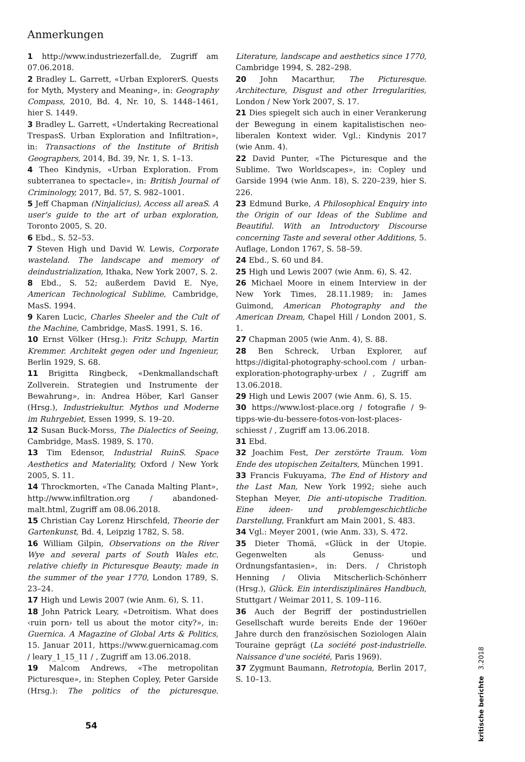Anmerkungen
1 http://www.industriezerfall.de, Zugriff am 07.06.2018.
2 Bradley L. Garrett, «Urban ExplorerS. Quests for Myth, Mystery and Meaning», in: Geography Compass, 2010, Bd. 4, Nr. 10, S. 1448–1461, hier S. 1449.
3 Bradley L. Garrett, «Undertaking Recreational TrespasS. Urban Exploration and Infiltration», in: Transactions of the Institute of British Geographers, 2014, Bd. 39, Nr. 1, S. 1–13.
4 Theo Kindynis, «Urban Exploration. From subterranea to spectacle», in: British Journal of Criminology, 2017, Bd. 57, S. 982–1001.
5 Jeff Chapman (Ninjalicius), Access all areaS. A user's guide to the art of urban exploration, Toronto 2005, S. 20.
6 Ebd., S. 52–53.
7 Steven High und David W. Lewis, Corporate wasteland. The landscape and memory of deindustrialization, Ithaka, New York 2007, S. 2.
8 Ebd., S. 52; außerdem David E. Nye, American Technological Sublime, Cambridge, MasS. 1994.
9 Karen Lucic, Charles Sheeler and the Cult of the Machine, Cambridge, MasS. 1991, S. 16.
10 Ernst Völker (Hrsg.): Fritz Schupp, Martin Kremmer. Architekt gegen oder und Ingenieur, Berlin 1929, S. 68.
11 Brigitta Ringbeck, «Denkmallandschaft Zollverein. Strategien und Instrumente der Bewahrung», in: Andrea Höber, Karl Ganser (Hrsg.), Industriekultur. Mythos und Moderne im Ruhrgebiet, Essen 1999, S. 19–20.
12 Susan Buck-Morss, The Dialectics of Seeing, Cambridge, MasS. 1989, S. 170.
13 Tim Edensor, Industrial RuinS. Space Aesthetics and Materiality, Oxford / New York 2005, S. 11.
14 Throckmorten, «The Canada Malting Plant», http://www.infiltration.org / abandoned-malt.html, Zugriff am 08.06.2018.
15 Christian Cay Lorenz Hirschfeld, Theorie der Gartenkunst, Bd. 4, Leipzig 1782, S. 58.
16 William Gilpin, Observations on the River Wye and several parts of South Wales etc. relative chiefly in Picturesque Beauty; made in the summer of the year 1770, London 1789, S. 23–24.
17 High und Lewis 2007 (wie Anm. 6), S. 11.
18 John Patrick Leary, «Detroitism. What does ‹ruin porn› tell us about the motor city?», in: Guernica. A Magazine of Global Arts & Politics, 15. Januar 2011, https://www.guernicamag.com / leary_1_15_11 / , Zugriff am 13.06.2018.
19 Malcom Andrews, «The metropolitan Picturesque», in: Stephen Copley, Peter Garside (Hrsg.): The politics of the picturesque. Literature, landscape and aesthetics since 1770, Cambridge 1994, S. 282–298.
20 John Macarthur, The Picturesque. Architecture, Disgust and other Irregularities, London / New York 2007, S. 17.
21 Dies spiegelt sich auch in einer Verankerung der Bewegung in einem kapitalistischen neo-liberalen Kontext wider. Vgl.: Kindynis 2017 (wie Anm. 4).
22 David Punter, «The Picturesque and the Sublime. Two Worldscapes», in: Copley und Garside 1994 (wie Anm. 18), S. 220–239, hier S. 226.
23 Edmund Burke, A Philosophical Enquiry into the Origin of our Ideas of the Sublime and Beautiful. With an Introductory Discourse concerning Taste and several other Additions, 5. Auflage, London 1767, S. 58–59.
24 Ebd., S. 60 und 84.
25 High und Lewis 2007 (wie Anm. 6), S. 42.
26 Michael Moore in einem Interview in der New York Times, 28.11.1989; in: James Guimond, American Photography and the American Dream, Chapel Hill / London 2001, S. 1.
27 Chapman 2005 (wie Anm. 4), S. 88.
28 Ben Schreck, Urban Explorer, auf https://digital-photography-school.com / urban-exploration-photography-urbex / , Zugriff am 13.06.2018.
29 High und Lewis 2007 (wie Anm. 6), S. 15.
30 https://www.lost-place.org / fotografie / 9-tipps-wie-du-bessere-fotos-von-lost-places-schiesst / , Zugriff am 13.06.2018.
31 Ebd.
32 Joachim Fest, Der zerstörte Traum. Vom Ende des utopischen Zeitalters, München 1991.
33 Francis Fukuyama, The End of History and the Last Man, New York 1992; siehe auch Stephan Meyer, Die anti-utopische Tradition. Eine ideen- und problemgeschichtliche Darstellung, Frankfurt am Main 2001, S. 483.
34 Vgl.: Meyer 2001, (wie Anm. 33), S. 472.
35 Dieter Thomä, «Glück in der Utopie. Gegenwelten als Genuss- und Ordnungsfantasien», in: Ders. / Christoph Henning / Olivia Mitscherlich-Schönherr (Hrsg.), Glück. Ein interdisziplinäres Handbuch, Stuttgart / Weimar 2011, S. 109–116.
36 Auch der Begriff der postindustriellen Gesellschaft wurde bereits Ende der 1960er Jahre durch den französischen Soziologen Alain Touraine geprägt (La société post-industrielle. Naissance d'une société, Paris 1969).
37 Zygmunt Baumann, Retrotopia, Berlin 2017, S. 10–13.
54
kritische berichte 3.2018